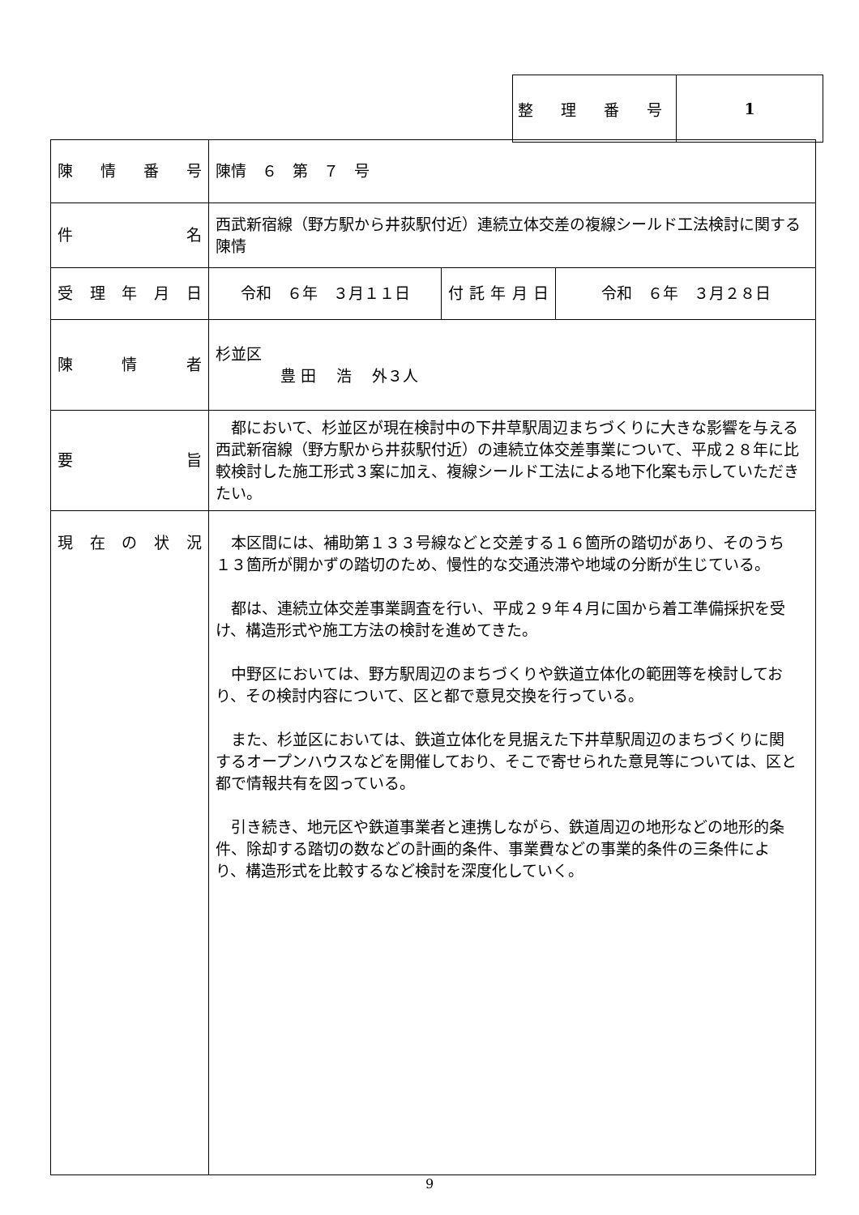| 整 理 番 号 | 1 |
| 陳 情 番 号 | 陳情 ６ 第 ７ 号 | | |
| 件 名 | 西武新宿線（野方駅から井荻駅付近）連続立体交差の複線シールド工法検討に関する陳情 | | |
| 受 理 年 月 日 | 令和 ６年 ３月１１日 | 付 託 年 月 日 | 令和 ６年 ３月２８日 |
| 陳 情 者 | 杉並区 豊 田 浩 外３人 | | |
| 要 旨 | 都において、杉並区が現在検討中の下井草駅周辺まちづくりに大きな影響を与える西武新宿線（野方駅から井荻駅付近）の連続立体交差事業について、平成２８年に比較検討した施工形式３案に加え、複線シールド工法による地下化案も示していただきたい。 | | |
| 現 在 の 状 況 | 本区間には、補助第１３３号線などと交差する１６箇所の踏切があり、そのうち１３箇所が開かずの踏切のため、慢性的な交通渋滞や地域の分断が生じている。 都は、連続立体交差事業調査を行い、平成２９年４月に国から着工準備採択を受け、構造形式や施工方法の検討を進めてきた。 中野区においては、野方駅周辺のまちづくりや鉄道立体化の範囲等を検討しており、その検討内容について、区と都で意見交換を行っている。 また、杉並区においては、鉄道立体化を見据えた下井草駅周辺のまちづくりに関するオープンハウスなどを開催しており、そこで寄せられた意見等については、区と都で情報共有を図っている。 引き続き、地元区や鉄道事業者と連携しながら、鉄道周辺の地形などの地形的条件、除却する踏切の数などの計画的条件、事業費などの事業的条件の三条件により、構造形式を比較するなど検討を深度化していく。 | | |
9